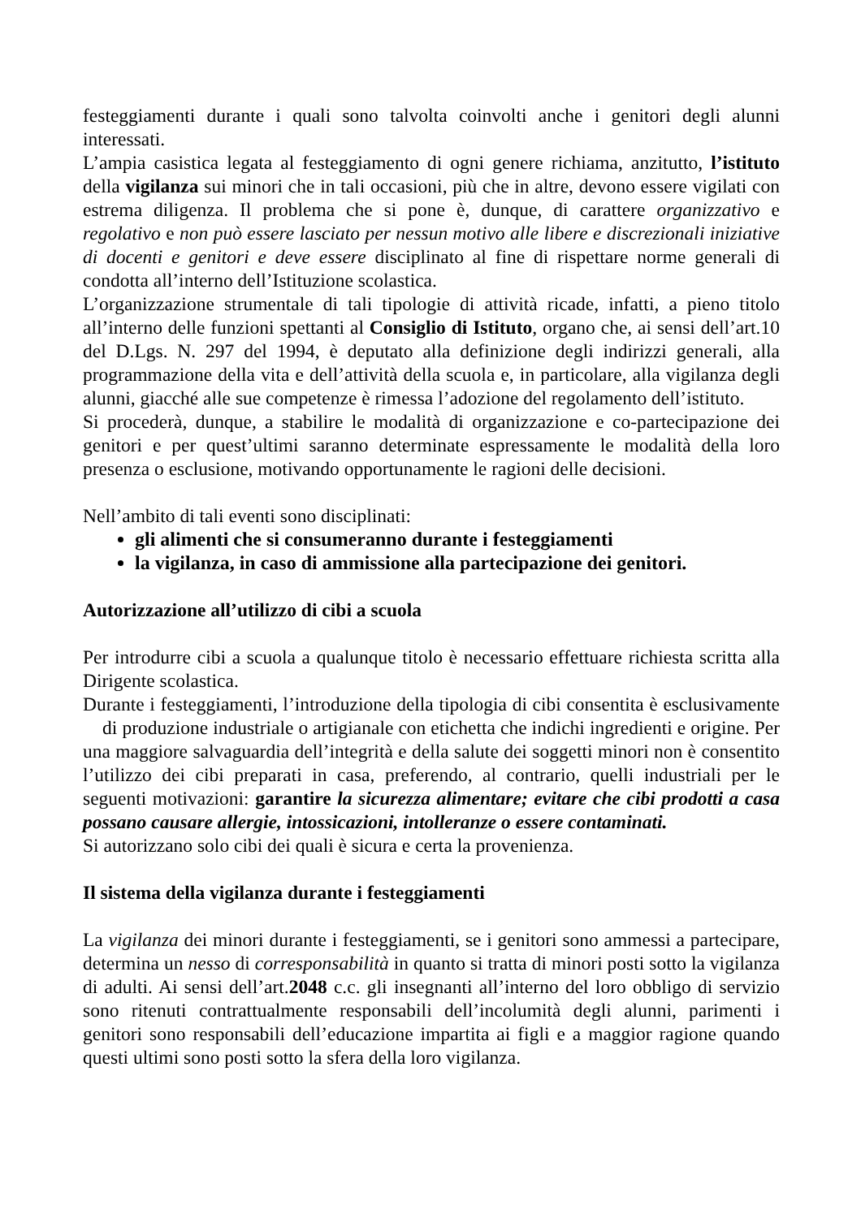festeggiamenti durante i quali sono talvolta coinvolti anche i genitori degli alunni interessati.
L’ampia casistica legata al festeggiamento di ogni genere richiama, anzitutto, l’istituto della vigilanza sui minori che in tali occasioni, più che in altre, devono essere vigilati con estrema diligenza. Il problema che si pone è, dunque, di carattere organizzativo e regolativo e non può essere lasciato per nessun motivo alle libere e discrezionali iniziative di docenti e genitori e deve essere disciplinato al fine di rispettare norme generali di condotta all’interno dell’Istituzione scolastica.
L’organizzazione strumentale di tali tipologie di attività ricade, infatti, a pieno titolo all’interno delle funzioni spettanti al Consiglio di Istituto, organo che, ai sensi dell’art.10 del D.Lgs. N. 297 del 1994, è deputato alla definizione degli indirizzi generali, alla programmazione della vita e dell’attività della scuola e, in particolare, alla vigilanza degli alunni, giacché alle sue competenze è rimessa l’adozione del regolamento dell’istituto.
Si procederà, dunque, a stabilire le modalità di organizzazione e co-partecipazione dei genitori e per quest’ultimi saranno determinate espressamente le modalità della loro presenza o esclusione, motivando opportunamente le ragioni delle decisioni.
Nell’ambito di tali eventi sono disciplinati:
gli alimenti che si consumeranno durante i festeggiamenti
la vigilanza, in caso di ammissione alla partecipazione dei genitori.
Autorizzazione all’utilizzo di cibi a scuola
Per introdurre cibi a scuola a qualunque titolo è necessario effettuare richiesta scritta alla Dirigente scolastica.
Durante i festeggiamenti, l’introduzione della tipologia di cibi consentita è esclusivamente di produzione industriale o artigianale con etichetta che indichi ingredienti e origine. Per una maggiore salvaguardia dell’integrità e della salute dei soggetti minori non è consentito l’utilizzo dei cibi preparati in casa, preferendo, al contrario, quelli industriali per le seguenti motivazioni: garantire la sicurezza alimentare; evitare che cibi prodotti a casa possano causare allergie, intossicazioni, intolleranze o essere contaminati.
Si autorizzano solo cibi dei quali è sicura e certa la provenienza.
Il sistema della vigilanza durante i festeggiamenti
La vigilanza dei minori durante i festeggiamenti, se i genitori sono ammessi a partecipare, determina un nesso di corresponsabilità in quanto si tratta di minori posti sotto la vigilanza di adulti. Ai sensi dell’art.2048 c.c. gli insegnanti all’interno del loro obbligo di servizio sono ritenuti contrattualmente responsabili dell’incolumità degli alunni, parimenti i genitori sono responsabili dell’educazione impartita ai figli e a maggior ragione quando questi ultimi sono posti sotto la sfera della loro vigilanza.